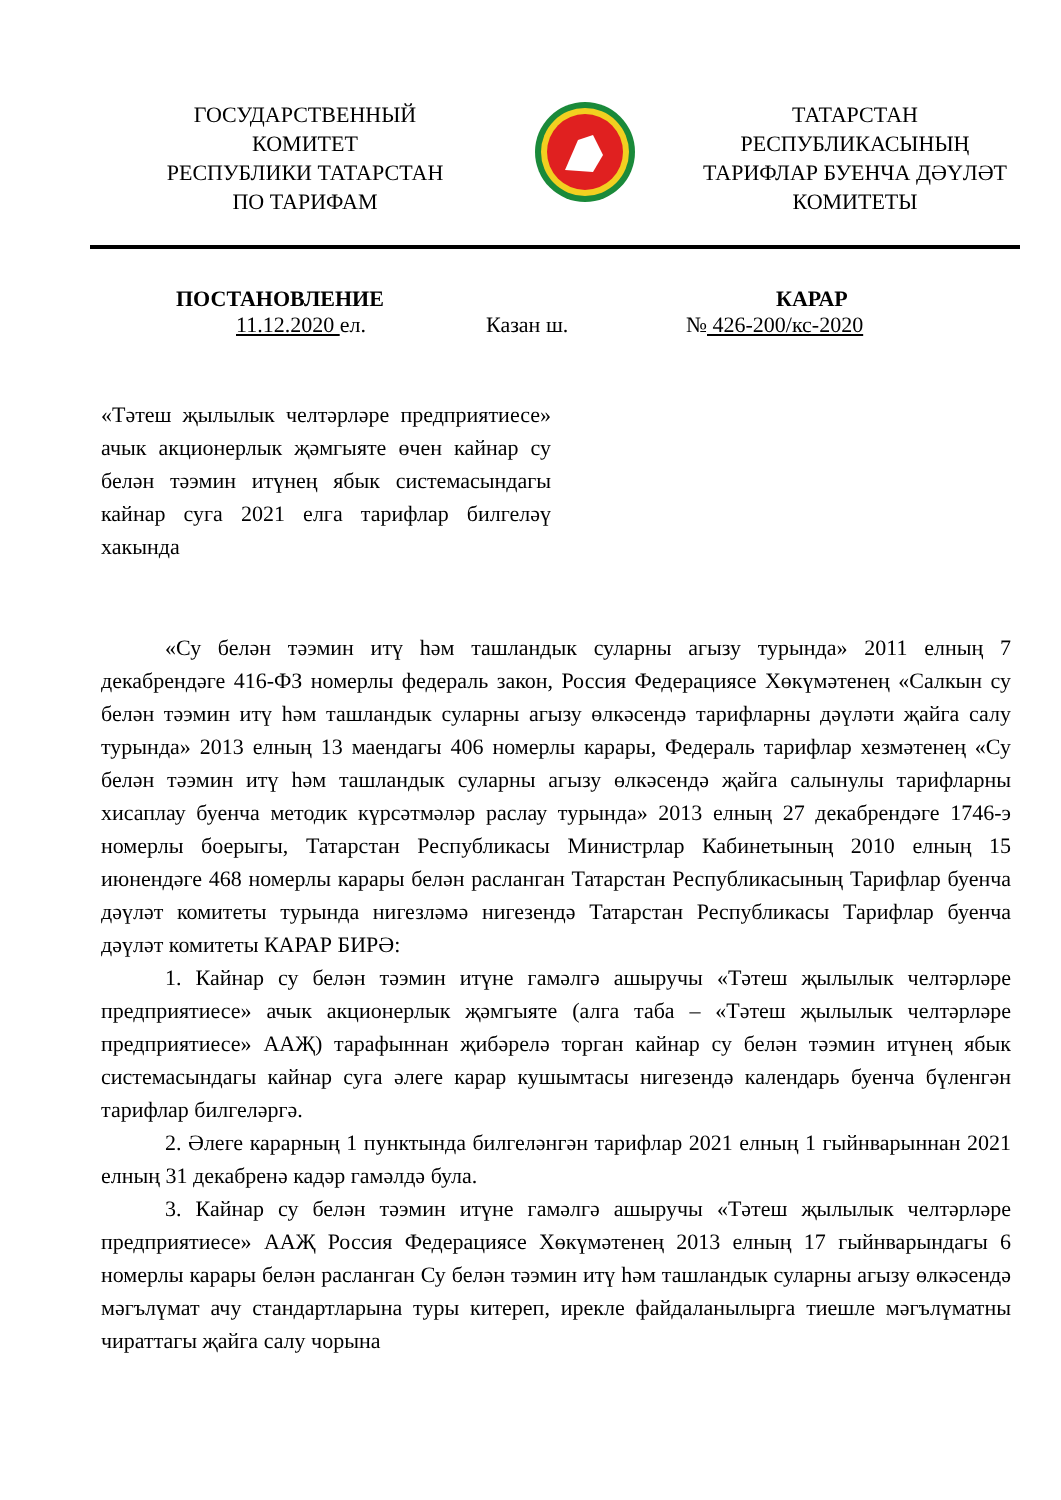ГОСУДАРСТВЕННЫЙ
КОМИТЕТ
РЕСПУБЛИКИ ТАТАРСТАН
ПО ТАРИФАМ
ТАТАРСТАН
РЕСПУБЛИКАСЫНЫҢ
ТАРИФЛАР БУЕНЧА ДӘҮЛӘТ
КОМИТЕТЫ
ПОСТАНОВЛЕНИЕ КАРАР
11.12.2020 ел. Казан ш. № 426-200/кс-2020
«Тәтеш җылылык челтәрләре предприятиесе» ачык акционерлык җәмгыяте өчен кайнар су белән тәэмин итүнең ябык системасындагы кайнар суга 2021 елга тарифлар билгеләү хакында
«Су белән тәэмин итү һәм ташландык суларны агызу турында» 2011 елның 7 декабрендәге 416-ФЗ номерлы федераль закон, Россия Федерациясе Хөкүмәтенең «Салкын су белән тәэмин итү һәм ташландык суларны агызу өлкәсендә тарифларны дәүләти җайга салу турында» 2013 елның 13 маендагы 406 номерлы карары, Федераль тарифлар хезмәтенең «Су белән тәэмин итү һәм ташландык суларны агызу өлкәсендә җайга салынулы тарифларны хисаплау буенча методик күрсәтмәләр раслау турында» 2013 елның 27 декабрендәге 1746-э номерлы боерыгы, Татарстан Республикасы Министрлар Кабинетының 2010 елның 15 июнендәге 468 номерлы карары белән расланган Татарстан Республикасының Тарифлар буенча дәүләт комитеты турында нигезләмә нигезендә Татарстан Республикасы Тарифлар буенча дәүләт комитеты КАРАР БИРӘ:
1. Кайнар су белән тәэмин итүне гамәлгә ашыручы «Тәтеш җылылык челтәрләре предприятиесе» ачык акционерлык җәмгыяте (алга таба – «Тәтеш җылылык челтәрләре предприятиесе» ААҖ) тарафыннан җибәрелә торган кайнар су белән тәэмин итүнең ябык системасындагы кайнар суга әлеге карар кушымтасы нигезендә календарь буенча бүленгән тарифлар билгеләргә.
2. Әлеге карарның 1 пунктында билгеләнгән тарифлар 2021 елның 1 гыйнварыннан 2021 елның 31 декабренә кадәр гамәлдә була.
3. Кайнар су белән тәэмин итүне гамәлгә ашыручы «Тәтеш җылылык челтәрләре предприятиесе» ААҖ Россия Федерациясе Хөкүмәтенең 2013 елның 17 гыйнварындагы 6 номерлы карары белән расланган Су белән тәэмин итү һәм ташландык суларны агызу өлкәсендә мәгълүмат ачу стандартларына туры китереп, ирекле файдаланылырга тиешле мәгълүматны чираттагы җайга салу чорына